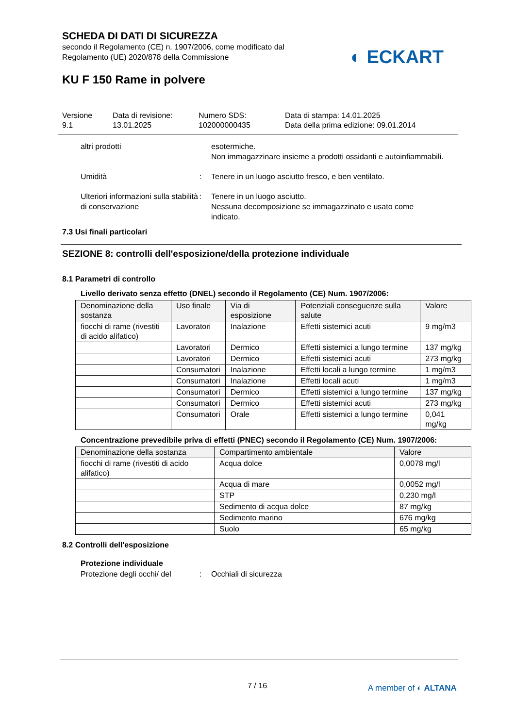SCHEDA DI DATI DI SICUREZZA
secondo il Regolamento (CE) n. 1907/2006, come modificato dal
Regolamento (UE) 2020/878 della Commissione
◐ ECKART
KU F 150 Rame in polvere
Versione
9.1
Data di revisione:
13.01.2025
Numero SDS:
102000000435
Data di stampa: 14.01.2025
Data della prima edizione: 09.01.2014
altri prodotti esotermiche.
Non immagazzinare insieme a prodotti ossidanti e autoinfiammabili.
Umidità : Tenere in un luogo asciutto fresco, e ben ventilato.
Ulteriori informazioni sulla stabilità di conservazione
: Tenere in un luogo asciutto.
Nessuna decomposizione se immagazzinato e usato come indicato.
7.3 Usi finali particolari
SEZIONE 8: controlli dell'esposizione/della protezione individuale
8.1 Parametri di controllo
Livello derivato senza effetto (DNEL) secondo il Regolamento (CE) Num. 1907/2006:
| Denominazione della sostanza | Uso finale | Via di esposizione | Potenziali conseguenze sulla salute | Valore |
| --- | --- | --- | --- | --- |
| fiocchi di rame (rivestiti di acido alifatico) | Lavoratori | Inalazione | Effetti sistemici acuti | 9 mg/m3 |
| | Lavoratori | Dermico | Effetti sistemici a lungo termine | 137 mg/kg |
| | Lavoratori | Dermico | Effetti sistemici acuti | 273 mg/kg |
| | Consumatori | Inalazione | Effetti locali a lungo termine | 1 mg/m3 |
| | Consumatori | Inalazione | Effetti locali acuti | 1 mg/m3 |
| | Consumatori | Dermico | Effetti sistemici a lungo termine | 137 mg/kg |
| | Consumatori | Dermico | Effetti sistemici acuti | 273 mg/kg |
| | Consumatori | Orale | Effetti sistemici a lungo termine | 0,041 mg/kg |
Concentrazione prevedibile priva di effetti (PNEC) secondo il Regolamento (CE) Num. 1907/2006:
| Denominazione della sostanza | Compartimento ambientale | Valore |
| --- | --- | --- |
| fiocchi di rame (rivestiti di acido alifatico) | Acqua dolce | 0,0078 mg/l |
| | Acqua di mare | 0,0052 mg/l |
| | STP | 0,230 mg/l |
| | Sedimento di acqua dolce | 87 mg/kg |
| | Sedimento marino | 676 mg/kg |
| | Suolo | 65 mg/kg |
8.2 Controlli dell'esposizione
Protezione individuale
Protezione degli occhi/ del
: Occhiali di sicurezza
7 / 16 A member of ◐ ALTANA